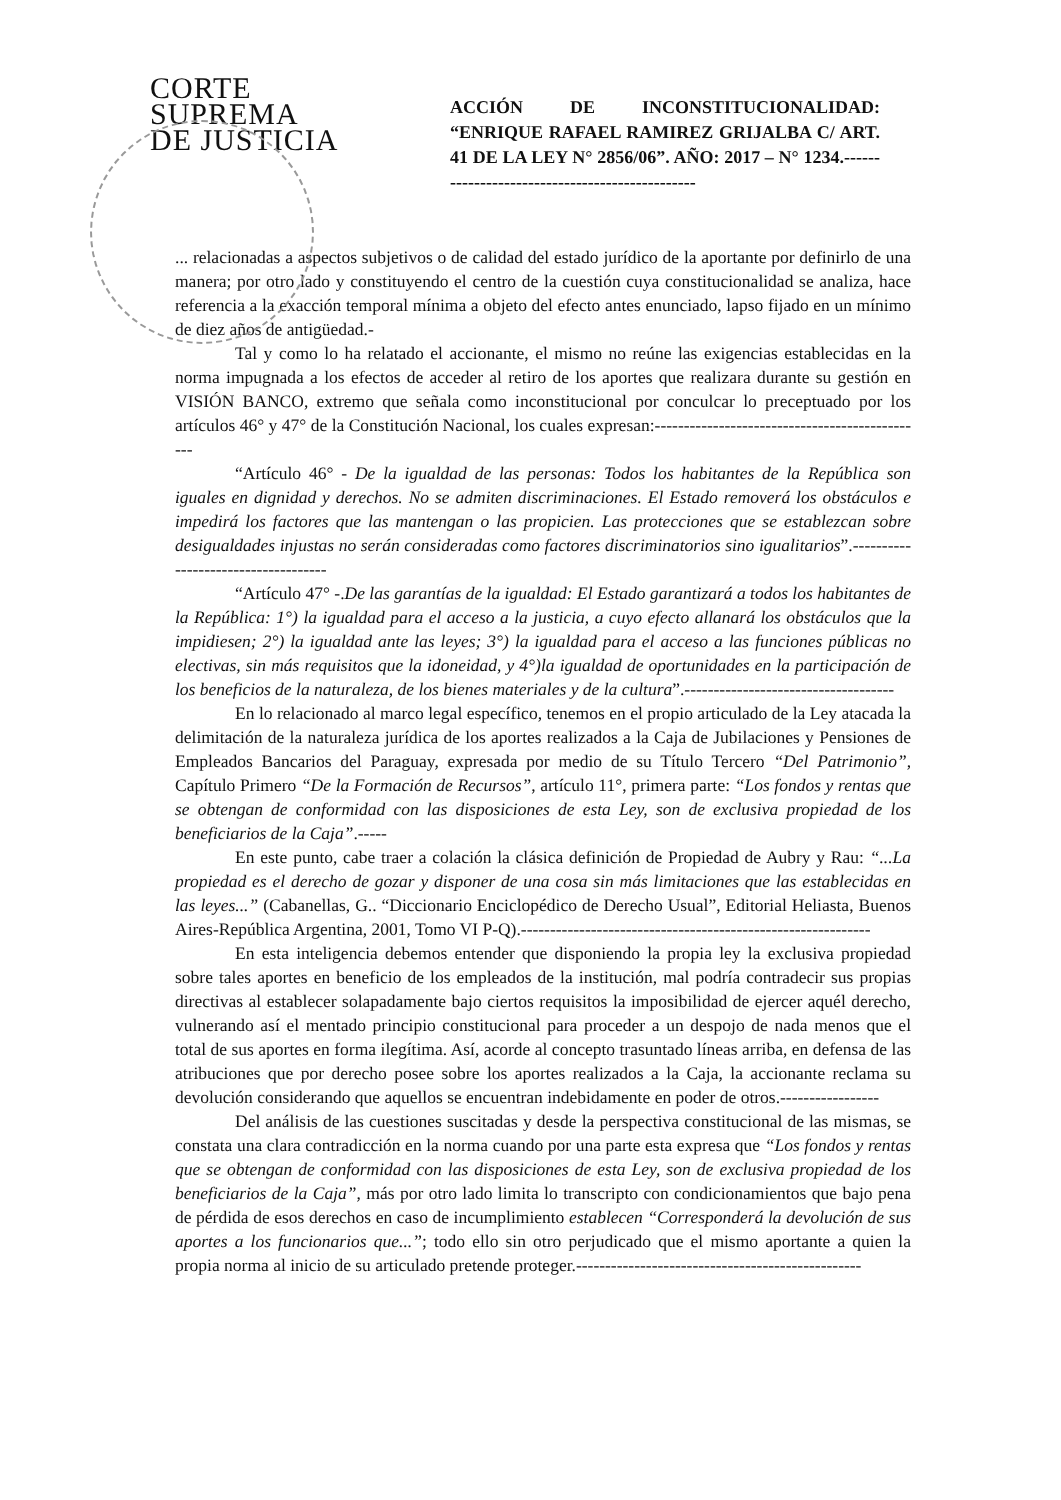CORTE
SUPREMA
DE JUSTICIA
ACCIÓN DE INCONSTITUCIONALIDAD: “ENRIQUE RAFAEL RAMIREZ GRIJALBA C/ ART. 41 DE LA LEY N° 2856/06”. AÑO: 2017 – N° 1234.-----------------------------------------------
... relacionadas a aspectos subjetivos o de calidad del estado jurídico de la aportante por definirlo de una manera; por otro lado y constituyendo el centro de la cuestión cuya constitucionalidad se analiza, hace referencia a la exacción temporal mínima a objeto del efecto antes enunciado, lapso fijado en un mínimo de diez años de antigüedad.-
Tal y como lo ha relatado el accionante, el mismo no reúne las exigencias establecidas en la norma impugnada a los efectos de acceder al retiro de los aportes que realizara durante su gestión en VISIÓN BANCO, extremo que señala como inconstitucional por conculcar lo preceptuado por los artículos 46° y 47° de la Constitución Nacional, los cuales expresan:-----------------------------------------------
“Artículo 46° - De la igualdad de las personas: Todos los habitantes de la República son iguales en dignidad y derechos. No se admiten discriminaciones. El Estado removerá los obstáculos e impedirá los factores que las mantengan o las propicien. Las protecciones que se establezcan sobre desigualdades injustas no serán consideradas como factores discriminatorios sino igualitarios”.------------------------------------
“Artículo 47° -.De las garantías de la igualdad: El Estado garantizará a todos los habitantes de la República: 1°) la igualdad para el acceso a la justicia, a cuyo efecto allanará los obstáculos que la impidiesen; 2°) la igualdad ante las leyes; 3°) la igualdad para el acceso a las funciones públicas no electivas, sin más requisitos que la idoneidad, y 4°)la igualdad de oportunidades en la participación de los beneficios de la naturaleza, de los bienes materiales y de la cultura”.------------------------------------
En lo relacionado al marco legal específico, tenemos en el propio articulado de la Ley atacada la delimitación de la naturaleza jurídica de los aportes realizados a la Caja de Jubilaciones y Pensiones de Empleados Bancarios del Paraguay, expresada por medio de su Título Tercero “Del Patrimonio”, Capítulo Primero “De la Formación de Recursos”, artículo 11°, primera parte: “Los fondos y rentas que se obtengan de conformidad con las disposiciones de esta Ley, son de exclusiva propiedad de los beneficiarios de la Caja”.-----
En este punto, cabe traer a colación la clásica definición de Propiedad de Aubry y Rau: “...La propiedad es el derecho de gozar y disponer de una cosa sin más limitaciones que las establecidas en las leyes...” (Cabanellas, G.. “Diccionario Enciclopédico de Derecho Usual”, Editorial Heliasta, Buenos Aires-República Argentina, 2001, Tomo VI P-Q).------------------------------------------------------------
En esta inteligencia debemos entender que disponiendo la propia ley la exclusiva propiedad sobre tales aportes en beneficio de los empleados de la institución, mal podría contradecir sus propias directivas al establecer solapadamente bajo ciertos requisitos la imposibilidad de ejercer aquél derecho, vulnerando así el mentado principio constitucional para proceder a un despojo de nada menos que el total de sus aportes en forma ilegítima. Así, acorde al concepto trasuntado líneas arriba, en defensa de las atribuciones que por derecho posee sobre los aportes realizados a la Caja, la accionante reclama su devolución considerando que aquellos se encuentran indebidamente en poder de otros.-----------------
Del análisis de las cuestiones suscitadas y desde la perspectiva constitucional de las mismas, se constata una clara contradicción en la norma cuando por una parte esta expresa que “Los fondos y rentas que se obtengan de conformidad con las disposiciones de esta Ley, son de exclusiva propiedad de los beneficiarios de la Caja”, más por otro lado limita lo transcripto con condicionamientos que bajo pena de pérdida de esos derechos en caso de incumplimiento establecen “Corresponderá la devolución de sus aportes a los funcionarios que...”; todo ello sin otro perjudicado que el mismo aportante a quien la propia norma al inicio de su articulado pretende proteger.-------------------------------------------------